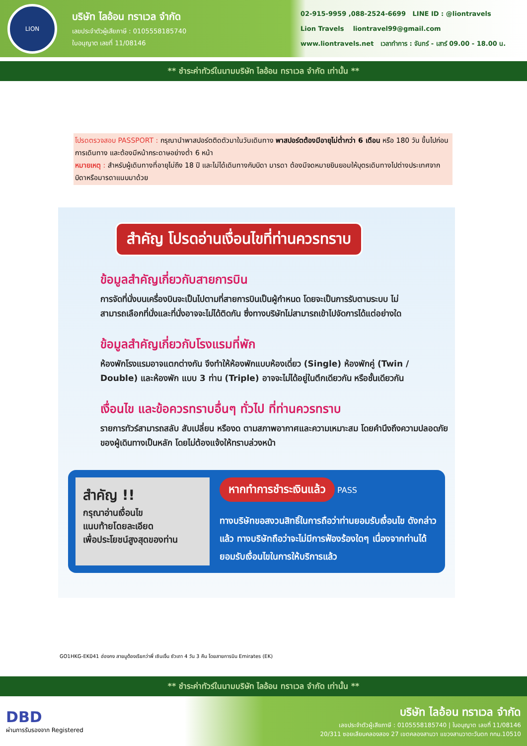LION
บริษัท ไลอ้อน ทราเวล จำกัด
เลขประจำตัวผู้เสียภาษี : 0105558185740
ใบอนุญาต เลขที่ 11/08146
02-915-9959 ,088-2524-6699 LINE ID : @liontravels
Lion Travels liontravel99@gmail.com
www.liontravels.net เวลาทำการ : จันทร์ - เสาร์ 09.00 - 18.00 น.
** ชำระค่าทัวร์ในนามบริษัท ไลอ้อน ทราเวล จำกัด เท่านั้น **
โปรดตรวจสอบ PASSPORT : กรุณานำพาสปอร์ตติดตัวมาในวันเดินทาง พาสปอร์ตต้องมีอายุไม่ต่ำกว่า 6 เดือน หรือ 180 วัน ขึ้นไปก่อนการเดินทาง และต้องมีหน้ากระดาษอย่างต่ำ 6 หน้า
หมายเหตุ : สำหรับผู้เดินทางที่อายุไม่ถึง 18 ปี และไม่ได้เดินทางกับบิดา มารดา ต้องมีจดหมายยินยอมให้บุตรเดินทางไปต่างประเทศจากบิดาหรือมารดาแนบมาด้วย
สำคัญ โปรดอ่านเงื่อนไขที่ท่านควรทราบ
ข้อมูลสำคัญเกี่ยวกับสายการบิน
การจัดที่นั่งบนเครื่องบินจะเป็นไปตามที่สายการบินเป็นผู้กำหนด โดยจะเป็นการรับตามระบบ ไม่สามารถเลือกที่นั่งและที่นั่งอาจจะไม่ได้ติดกัน ซึ่งทางบริษัทไม่สามารถเข้าไปจัดการได้แต่อย่างใด
ข้อมูลสำคัญเกี่ยวกับโรงแรมที่พัก
ห้องพักโรงแรมอาจแตกต่างกัน จึงทำให้ห้องพักแบบห้องเดี่ยว (Single) ห้องพักคู่ (Twin / Double) และห้องพัก แบบ 3 ท่าน (Triple) อาจจะไม่ได้อยู่ในตึกเดียวกัน หรือชั้นเดียวกัน
เงื่อนไข และข้อควรทราบอื่นๆ ทั่วไป ที่ท่านควรทราบ
รายการทัวร์สามารถสลับ สับเปลี่ยน หรืองด ตามสภาพอากาศและความเหมาะสม โดยคำนึงถึงความปลอดภัยของผู้เดินทางเป็นหลัก โดยไม่ต้องแจ้งให้ทราบล่วงหน้า
สำคัญ !!
กรุณาอ่านเงื่อนไข
แนบท้ายโดยละเอียด
เพื่อประโยชน์สูงสุดของท่าน
หากทำการชำระเงินแล้ว PASS
ทางบริษัทขอสงวนสิทธิ์ในการถือว่าท่านยอมรับเงื่อนไข ดังกล่าวแล้ว ทางบริษัทถือว่าจะไม่มีการฟ้องร้องใดๆ เนื่องจากท่านได้ยอมรับเงื่อนไขในการให้บริการแล้ว
GO1HKG-EK041 ฮ่องกง สายมูต้องเรียกว่าพี่ เซินเจิ้น ซัวเถา 4 วัน 3 คืน โดยสายการบิน Emirates (EK)
** ชำระค่าทัวร์ในนามบริษัท ไลอ้อน ทราเวล จำกัด เท่านั้น **
DBD
ผ่านการรับรองจาก Registered
บริษัท ไลอ้อน ทราเวล จำกัด
เลขประจำตัวผู้เสียภาษี : 0105558185740 | ใบอนุญาต เลขที่ 11/08146
20/311 ซอยเลียบคลองสอง 27 เขตคลองสามวา แขวงสามวาตะวันตก กทม.10510